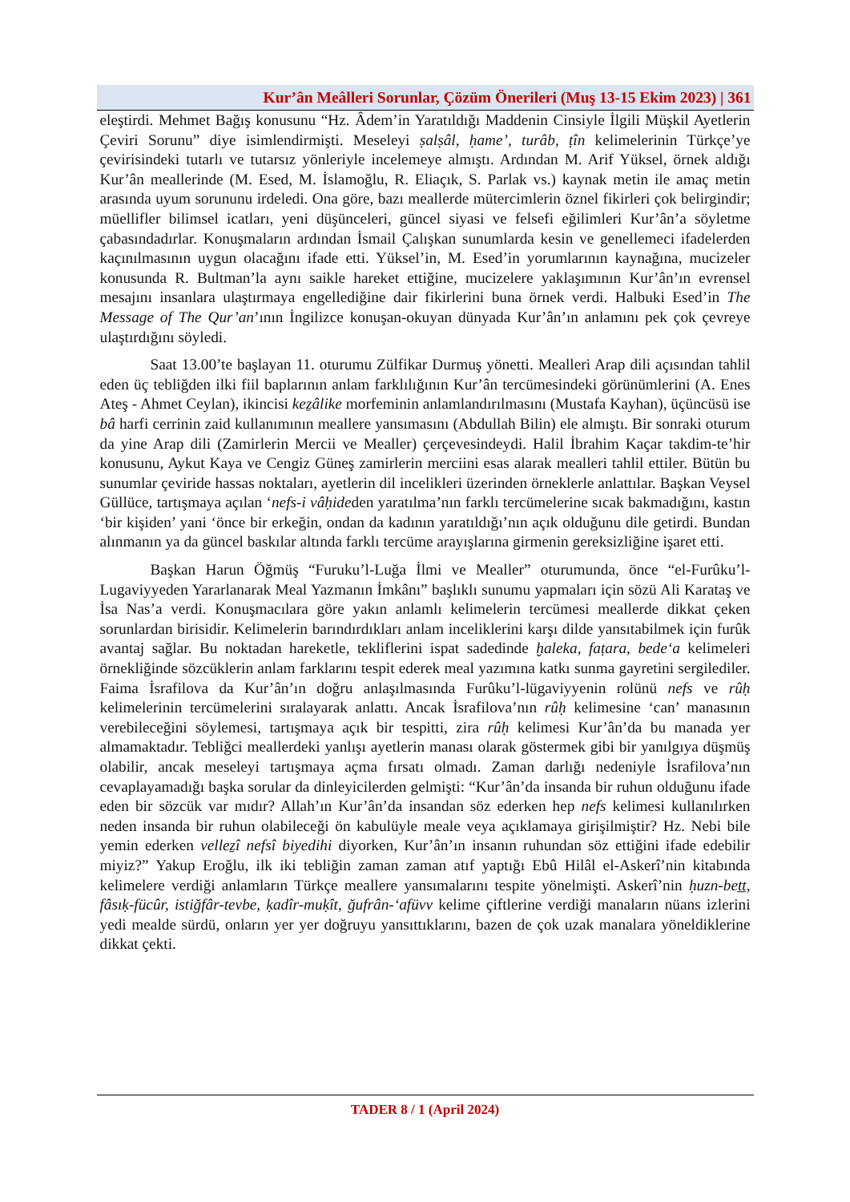Kur’ân Meâlleri Sorunlar, Çözüm Önerileri (Muş 13-15 Ekim 2023) | 361
eleştirdi. Mehmet Bağış konusunu “Hz. Âdem’in Yaratıldığı Maddenin Cinsiyle İlgili Müşkil Ayetlerin Çeviri Sorunu” diye isimlendirmişti. Meseleyi ṣalṣâl, ḥame’, turâb, ṭîn kelimelerinin Türkçe’ye çevirisindeki tutarlı ve tutarsız yönleriyle incelemeye almıştı. Ardından M. Arif Yüksel, örnek aldığı Kur’ân meallerinde (M. Esed, M. İslamoğlu, R. Eliaçık, S. Parlak vs.) kaynak metin ile amaç metin arasında uyum sorununu irdeledi. Ona göre, bazı meallerde mütercimlerin öznel fikirleri çok belirgindir; müellifler bilimsel icatları, yeni düşünceleri, güncel siyasi ve felsefi eğilimleri Kur’ân’a söyletme çabasındadırlar. Konuşmaların ardından İsmail Çalışkan sunumlarda kesin ve genellemeci ifadelerden kaçınılmasının uygun olacağını ifade etti. Yüksel’in, M. Esed’in yorumlarının kaynağına, mucizeler konusunda R. Bultman’la aynı saikle hareket ettiğine, mucizelere yaklaşımının Kur’ân’ın evrensel mesajını insanlara ulaştırmaya engellediğine dair fikirlerini buna örnek verdi. Halbuki Esed’in The Message of The Qur’an’ının İngilizce konuşan-okuyan dünyada Kur’ân’ın anlamını pek çok çevreye ulaştırdığını söyledi.
Saat 13.00’te başlayan 11. oturumu Zülfikar Durmuş yönetti. Mealleri Arap dili açısından tahlil eden üç tebliğden ilki fiil baplarının anlam farklılığının Kur’ân tercümesindeki görünümlerini (A. Enes Ateş - Ahmet Ceylan), ikincisi keẕâlike morfeminin anlamlandırılmasını (Mustafa Kayhan), üçüncüsü ise bâ harfi cerrinin zaid kullanımının meallere yansımasını (Abdullah Bilin) ele almıştı. Bir sonraki oturum da yine Arap dili (Zamirlerin Mercii ve Mealler) çerçevesindeydi. Halil İbrahim Kaçar takdim-te’hir konusunu, Aykut Kaya ve Cengiz Güneş zamirlerin merciini esas alarak mealleri tahlil ettiler. Bütün bu sunumlar çeviride hassas noktaları, ayetlerin dil incelikleri üzerinden örneklerle anlattılar. Başkan Veysel Güllüce, tartışmaya açılan ‘nefs-i vâḥideden yaratılma’nın farklı tercümelerine sıcak bakmadığını, kastın ‘bir kişiden’ yani ‘önce bir erkeğin, ondan da kadının yaratıldığı’nın açık olduğunu dile getirdi. Bundan alınmanın ya da güncel baskılar altında farklı tercüme arayışlarına girmenin gereksizliğine işaret etti.
Başkan Harun Öğmüş “Furuku’l-Luğa İlmi ve Mealler” oturumunda, önce “el-Furûku’l-Lugaviyyeden Yararlanarak Meal Yazmanın İmkânı” başlıklı sunumu yapmaları için sözü Ali Karataş ve İsa Nas’a verdi. Konuşmacılara göre yakın anlamlı kelimelerin tercümesi meallerde dikkat çeken sorunlardan birisidir. Kelimelerin barındırdıkları anlam inceliklerini karşı dilde yansıtabilmek için furûk avantaj sağlar. Bu noktadan hareketle, tekliflerini ispat sadedinde ḫaleka, faṭara, bede‘a kelimeleri örnekliğinde sözcüklerin anlam farklarını tespit ederek meal yazımına katkı sunma gayretini sergilediler. Faima İsrafilova da Kur’ân’ın doğru anlaşılmasında Furûku’l-lügaviyyenin rolünü nefs ve rûḥ kelimelerinin tercümelerini sıralayarak anlattı. Ancak İsrafilova’nın rûḥ kelimesine ‘can’ manasının verebileceğini söylemesi, tartışmaya açık bir tespitti, zira rûḥ kelimesi Kur’ân’da bu manada yer almamaktadır. Tebliğci meallerdeki yanlışı ayetlerin manası olarak göstermek gibi bir yanılgıya düşmüş olabilir, ancak meseleyi tartışmaya açma fırsatı olmadı. Zaman darlığı nedeniyle İsrafilova’nın cevaplayamadığı başka sorular da dinleyicilerden gelmişti: “Kur’ân’da insanda bir ruhun olduğunu ifade eden bir sözcük var mıdır? Allah’ın Kur’ân’da insandan söz ederken hep nefs kelimesi kullanılırken neden insanda bir ruhun olabileceği ön kabulüyle meale veya açıklamaya girişilmiştir? Hz. Nebi bile yemin ederken velleẕî nefsî biyedihi diyorken, Kur’ân’ın insanın ruhundan söz ettiğini ifade edebilir miyiz?” Yakup Eroğlu, ilk iki tebliğin zaman zaman atıf yaptığı Ebû Hilâl el-Askerî’nin kitabında kelimelere verdiği anlamların Türkçe meallere yansımalarını tespite yönelmişti. Askerî’nin ḥuzn-beṯṯ, fâsıḳ-fücûr, istiğfâr-tevbe, ḳadîr-muḳît, ğufrân-‘afüvv kelime çiftlerine verdiği manaların nüans izlerini yedi mealde sürdü, onların yer yer doğruyu yansıttıklarını, bazen de çok uzak manalara yöneldiklerine dikkat çekti.
TADER 8 / 1 (April 2024)